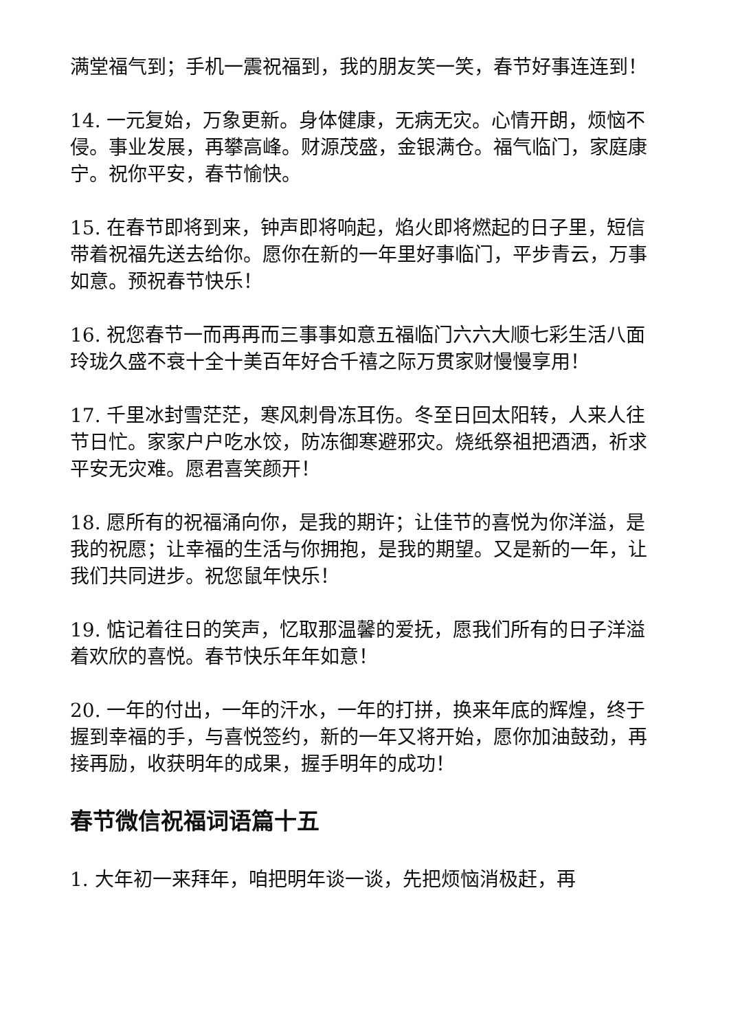满堂福气到；手机一震祝福到，我的朋友笑一笑，春节好事连连到！
14. 一元复始，万象更新。身体健康，无病无灾。心情开朗，烦恼不侵。事业发展，再攀高峰。财源茂盛，金银满仓。福气临门，家庭康宁。祝你平安，春节愉快。
15. 在春节即将到来，钟声即将响起，焰火即将燃起的日子里，短信带着祝福先送去给你。愿你在新的一年里好事临门，平步青云，万事如意。预祝春节快乐！
16. 祝您春节一而再再而三事事如意五福临门六六大顺七彩生活八面玲珑久盛不衰十全十美百年好合千禧之际万贯家财慢慢享用！
17. 千里冰封雪茫茫，寒风刺骨冻耳伤。冬至日回太阳转，人来人往节日忙。家家户户吃水饺，防冻御寒避邪灾。烧纸祭祖把酒洒，祈求平安无灾难。愿君喜笑颜开！
18. 愿所有的祝福涌向你，是我的期许；让佳节的喜悦为你洋溢，是我的祝愿；让幸福的生活与你拥抱，是我的期望。又是新的一年，让我们共同进步。祝您鼠年快乐！
19. 惦记着往日的笑声，忆取那温馨的爱抚，愿我们所有的日子洋溢着欢欣的喜悦。春节快乐年年如意！
20. 一年的付出，一年的汗水，一年的打拼，换来年底的辉煌，终于握到幸福的手，与喜悦签约，新的一年又将开始，愿你加油鼓劲，再接再励，收获明年的成果，握手明年的成功！
春节微信祝福词语篇十五
1. 大年初一来拜年，咱把明年谈一谈，先把烦恼消极赶，再